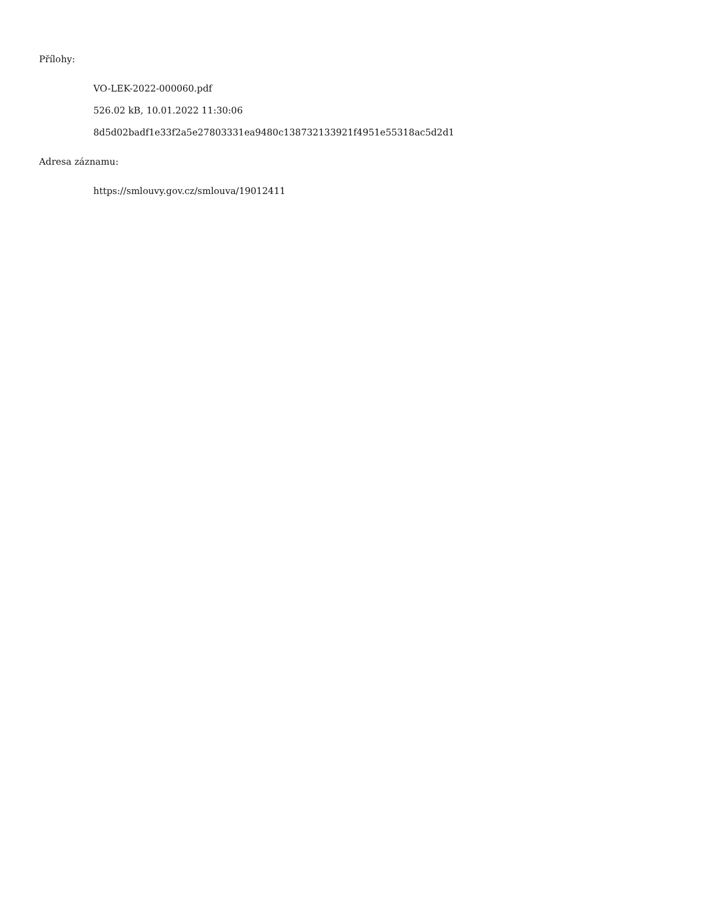Přílohy:
VO-LEK-2022-000060.pdf
526.02 kB, 10.01.2022 11:30:06
8d5d02badf1e33f2a5e27803331ea9480c138732133921f4951e55318ac5d2d1
Adresa záznamu:
https://smlouvy.gov.cz/smlouva/19012411